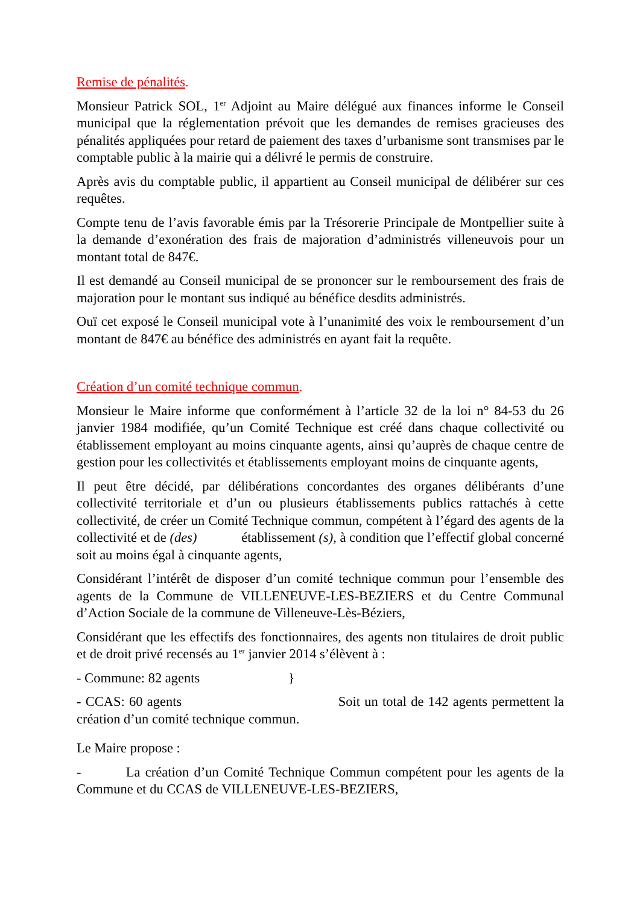Remise de pénalités.
Monsieur Patrick SOL, 1<sup>er</sup> Adjoint au Maire délégué aux finances informe le Conseil municipal que la réglementation prévoit que les demandes de remises gracieuses des pénalités appliquées pour retard de paiement des taxes d’urbanisme sont transmises par le comptable public à la mairie qui a délivré le permis de construire.
Après avis du comptable public, il appartient au Conseil municipal de délibérer sur ces requêtes.
Compte tenu de l’avis favorable émis par la Trésorerie Principale de Montpellier suite à la demande d’exonération des frais de majoration d’administrés villeneuvois pour un montant total de 847€.
Il est demandé au Conseil municipal de se prononcer sur le remboursement des frais de majoration pour le montant sus indiqué au bénéfice desdits administrés.
Ouï cet exposé le Conseil municipal vote à l’unanimité des voix le remboursement d’un montant de 847€ au bénéfice des administrés en ayant fait la requête.
Création d’un comité technique commun.
Monsieur le Maire informe que conformément à l’article 32 de la loi n° 84-53 du 26 janvier 1984 modifiée, qu’un Comité Technique est créé dans chaque collectivité ou établissement employant au moins cinquante agents, ainsi qu’auprès de chaque centre de gestion pour les collectivités et établissements employant moins de cinquante agents,
Il peut être décidé, par délibérations concordantes des organes délibérants d’une collectivité territoriale et d’un ou plusieurs établissements publics rattachés à cette collectivité, de créer un Comité Technique commun, compétent à l’égard des agents de la collectivité et de (des) établissement (s), à condition que l’effectif global concerné soit au moins égal à cinquante agents,
Considérant l’intérêt de disposer d’un comité technique commun pour l’ensemble des agents de la Commune de VILLENEUVE-LES-BEZIERS et du Centre Communal d’Action Sociale de la commune de Villeneuve-Lès-Béziers,
Considérant que les effectifs des fonctionnaires, des agents non titulaires de droit public et de droit privé recensés au 1<sup>er</sup> janvier 2014 s’élèvent à :
- Commune: 82 agents }
- CCAS: 60 agents Soit un total de 142 agents permettent la création d’un comité technique commun.
Le Maire propose :
- La création d’un Comité Technique Commun compétent pour les agents de la Commune et du CCAS de VILLENEUVE-LES-BEZIERS,